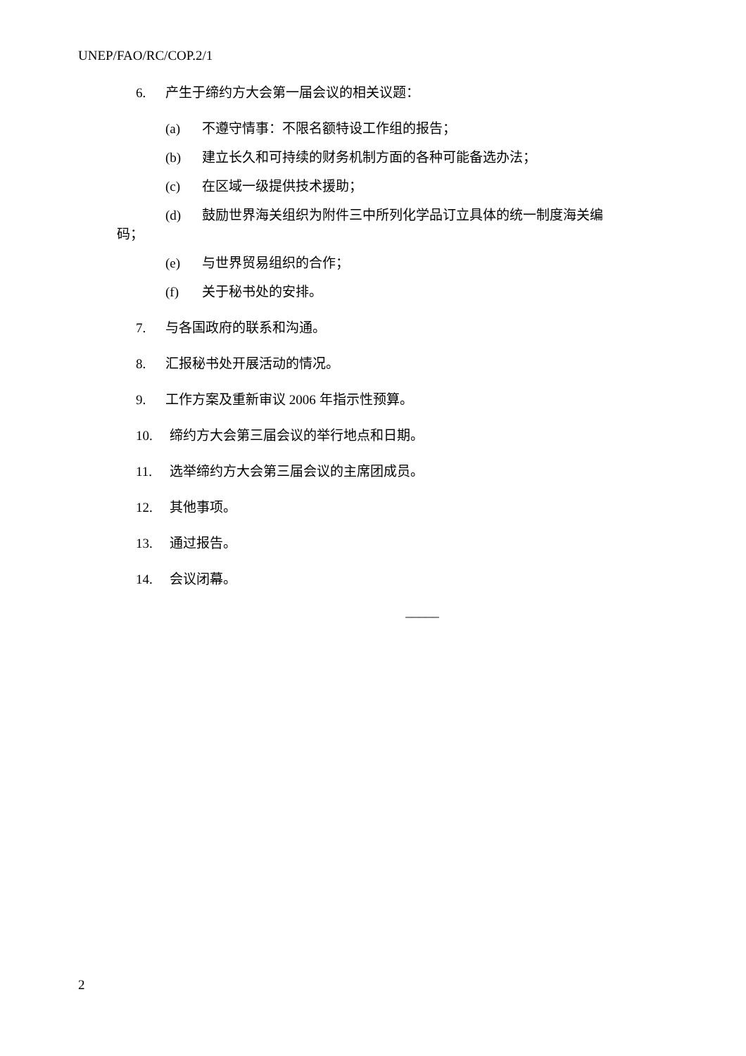UNEP/FAO/RC/COP.2/1
6. 产生于缔约方大会第一届会议的相关议题：
(a) 不遵守情事：不限名额特设工作组的报告；
(b) 建立长久和可持续的财务机制方面的各种可能备选办法；
(c) 在区域一级提供技术援助；
(d) 鼓励世界海关组织为附件三中所列化学品订立具体的统一制度海关编
码；
(e) 与世界贸易组织的合作；
(f) 关于秘书处的安排。
7. 与各国政府的联系和沟通。
8. 汇报秘书处开展活动的情况。
9. 工作方案及重新审议 2006 年指示性预算。
10. 缔约方大会第三届会议的举行地点和日期。
11. 选举缔约方大会第三届会议的主席团成员。
12. 其他事项。
13. 通过报告。
14. 会议闭幕。
_____
2